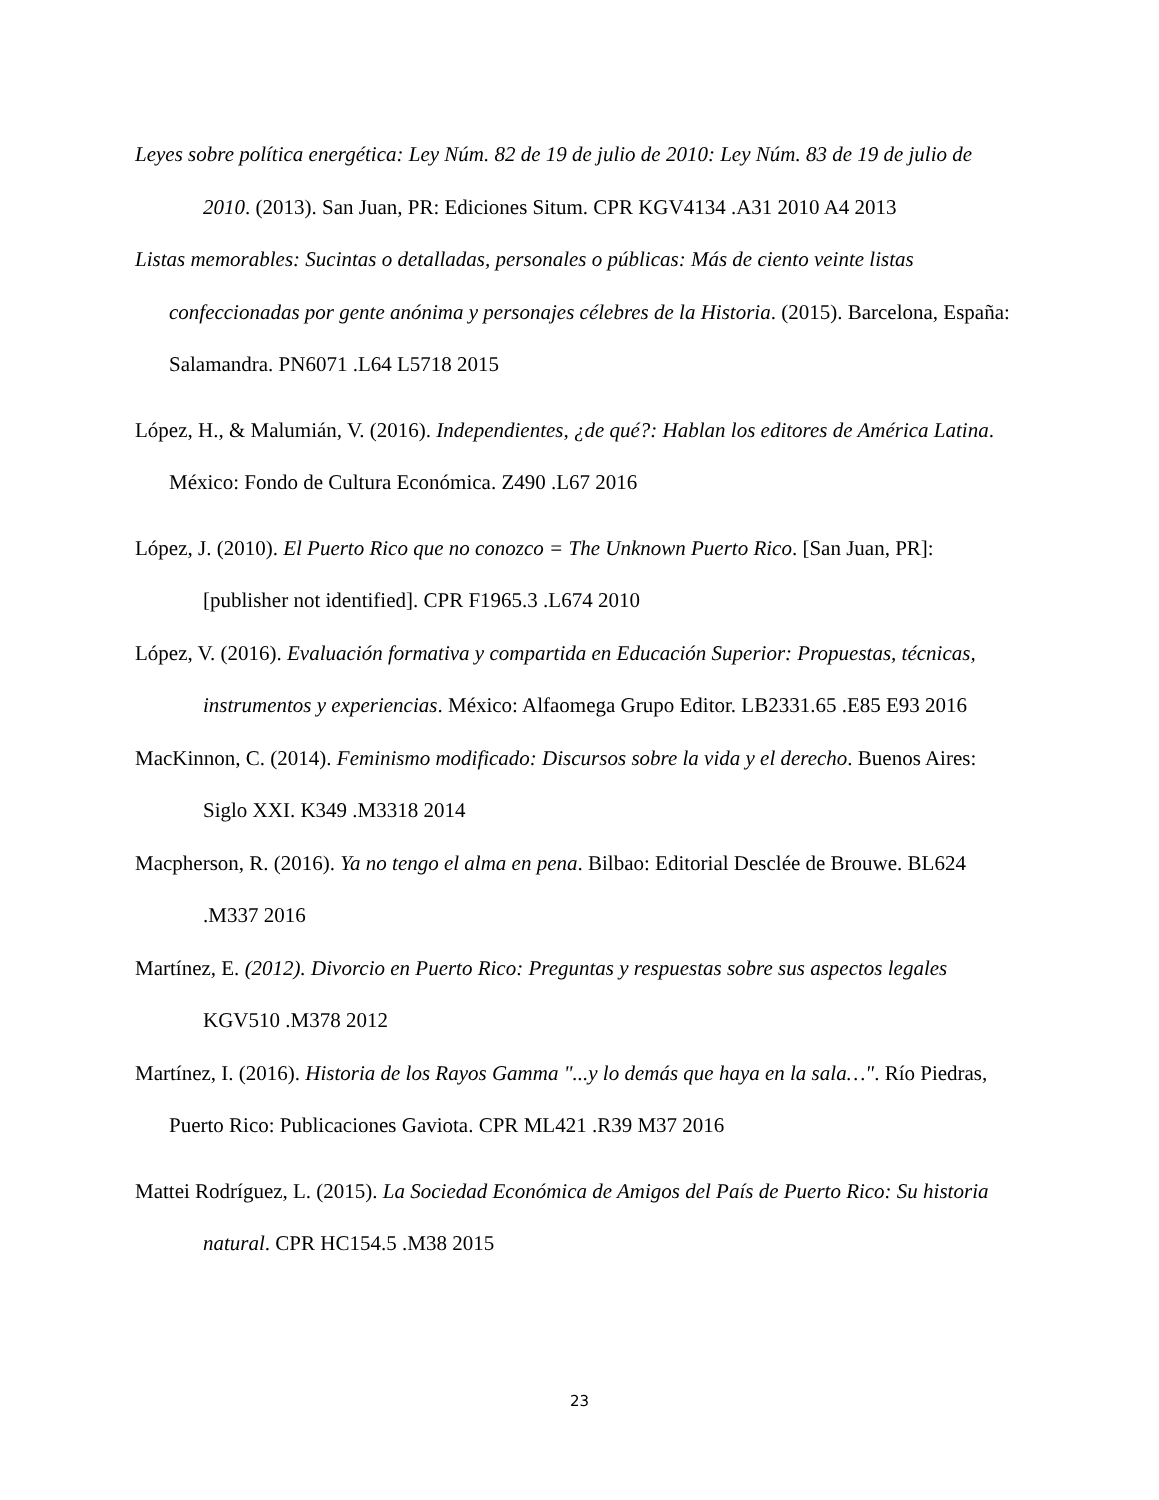Leyes sobre política energética: Ley Núm. 82 de 19 de julio de 2010: Ley Núm. 83 de 19 de julio de 2010. (2013). San Juan, PR: Ediciones Situm. CPR KGV4134 .A31 2010 A4 2013
Listas memorables: Sucintas o detalladas, personales o públicas: Más de ciento veinte listas confeccionadas por gente anónima y personajes célebres de la Historia. (2015). Barcelona, España: Salamandra. PN6071 .L64 L5718 2015
López, H., & Malumián, V. (2016). Independientes, ¿de qué?: Hablan los editores de América Latina. México: Fondo de Cultura Económica. Z490 .L67 2016
López, J. (2010). El Puerto Rico que no conozco = The Unknown Puerto Rico. [San Juan, PR]: [publisher not identified]. CPR F1965.3 .L674 2010
López, V. (2016). Evaluación formativa y compartida en Educación Superior: Propuestas, técnicas, instrumentos y experiencias. México: Alfaomega Grupo Editor. LB2331.65 .E85 E93 2016
MacKinnon, C. (2014). Feminismo modificado: Discursos sobre la vida y el derecho. Buenos Aires: Siglo XXI. K349 .M3318 2014
Macpherson, R. (2016). Ya no tengo el alma en pena. Bilbao: Editorial Desclée de Brouwe. BL624 .M337 2016
Martínez, E. (2012). Divorcio en Puerto Rico: Preguntas y respuestas sobre sus aspectos legales KGV510 .M378 2012
Martínez, I. (2016). Historia de los Rayos Gamma "...y lo demás que haya en la sala…". Río Piedras, Puerto Rico: Publicaciones Gaviota. CPR ML421 .R39 M37 2016
Mattei Rodríguez, L. (2015). La Sociedad Económica de Amigos del País de Puerto Rico: Su historia natural. CPR HC154.5 .M38 2015
23